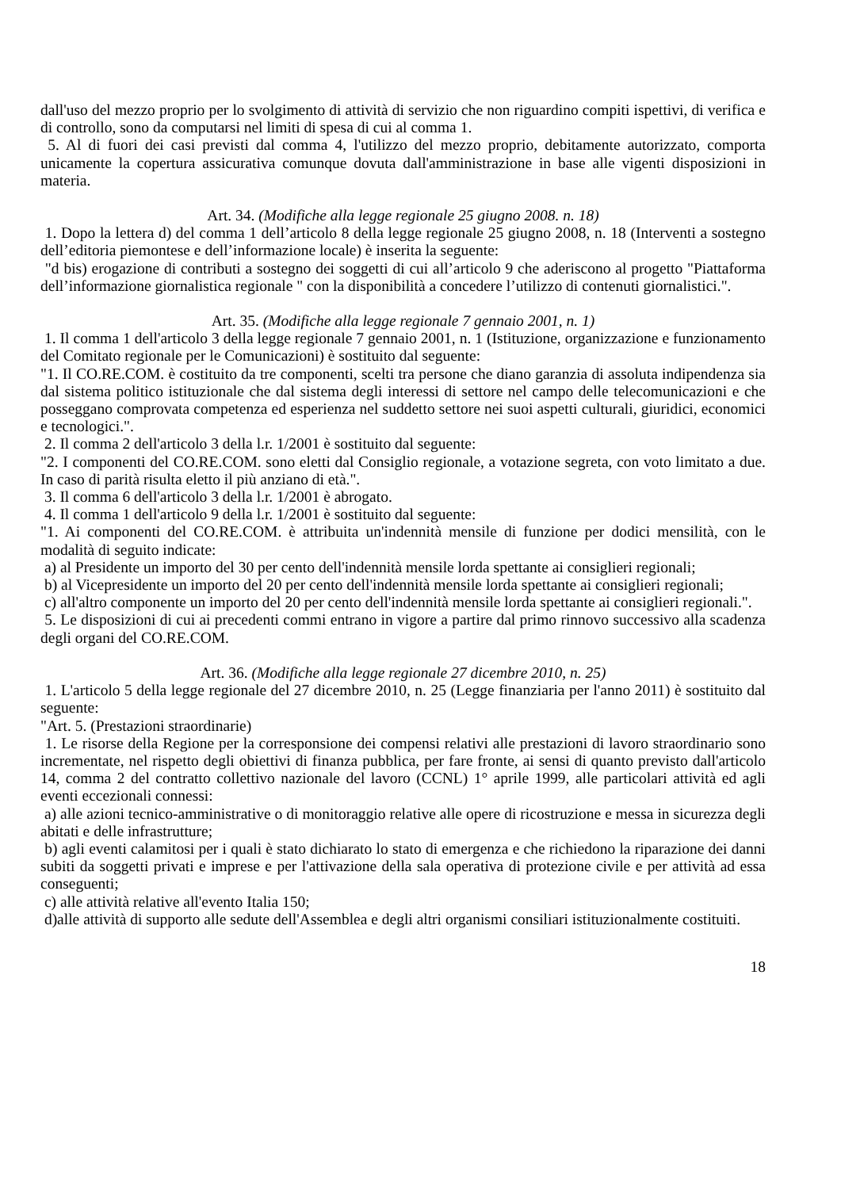dall'uso del mezzo proprio per lo svolgimento di attività di servizio che non riguardino compiti ispettivi, di verifica e di controllo, sono da computarsi nel limiti di spesa di cui al comma 1.
5. Al di fuori dei casi previsti dal comma 4, l'utilizzo del mezzo proprio, debitamente autorizzato, comporta unicamente la copertura assicurativa comunque dovuta dall'amministrazione in base alle vigenti disposizioni in materia.
Art. 34. (Modifiche alla legge regionale 25 giugno 2008. n. 18)
1. Dopo la lettera d) del comma 1 dell’articolo 8 della legge regionale 25 giugno 2008, n. 18 (Interventi a sostegno dell’editoria piemontese e dell’informazione locale) è inserita la seguente:
"d bis) erogazione di contributi a sostegno dei soggetti di cui all’articolo 9 che aderiscono al progetto "Piattaforma dell’informazione giornalistica regionale " con la disponibilità a concedere l’utilizzo di contenuti giornalistici.".
Art. 35. (Modifiche alla legge regionale 7 gennaio 2001, n. 1)
1. Il comma 1 dell'articolo 3 della legge regionale 7 gennaio 2001, n. 1 (Istituzione, organizzazione e funzionamento del Comitato regionale per le Comunicazioni) è sostituito dal seguente:
"1. Il CO.RE.COM. è costituito da tre componenti, scelti tra persone che diano garanzia di assoluta indipendenza sia dal sistema politico istituzionale che dal sistema degli interessi di settore nel campo delle telecomunicazioni e che posseggano comprovata competenza ed esperienza nel suddetto settore nei suoi aspetti culturali, giuridici, economici e tecnologici.".
2. Il comma 2 dell'articolo 3 della l.r. 1/2001 è sostituito dal seguente:
"2. I componenti del CO.RE.COM. sono eletti dal Consiglio regionale, a votazione segreta, con voto limitato a due. In caso di parità risulta eletto il più anziano di età.".
3. Il comma 6 dell'articolo 3 della l.r. 1/2001 è abrogato.
4. Il comma 1 dell'articolo 9 della l.r. 1/2001 è sostituito dal seguente:
"1. Ai componenti del CO.RE.COM. è attribuita un'indennità mensile di funzione per dodici mensilità, con le modalità di seguito indicate:
a) al Presidente un importo del 30 per cento dell'indennità mensile lorda spettante ai consiglieri regionali;
b) al Vicepresidente un importo del 20 per cento dell'indennità mensile lorda spettante ai consiglieri regionali;
c) all'altro componente un importo del 20 per cento dell'indennità mensile lorda spettante ai consiglieri regionali.".
5. Le disposizioni di cui ai precedenti commi entrano in vigore a partire dal primo rinnovo successivo alla scadenza degli organi del CO.RE.COM.
Art. 36. (Modifiche alla legge regionale 27 dicembre 2010, n. 25)
1. L'articolo 5 della legge regionale del 27 dicembre 2010, n. 25 (Legge finanziaria per l'anno 2011) è sostituito dal seguente:
"Art. 5. (Prestazioni straordinarie)
1. Le risorse della Regione per la corresponsione dei compensi relativi alle prestazioni di lavoro straordinario sono incrementate, nel rispetto degli obiettivi di finanza pubblica, per fare fronte, ai sensi di quanto previsto dall'articolo 14, comma 2 del contratto collettivo nazionale del lavoro (CCNL) 1° aprile 1999, alle particolari attività ed agli eventi eccezionali connessi:
a) alle azioni tecnico-amministrative o di monitoraggio relative alle opere di ricostruzione e messa in sicurezza degli abitati e delle infrastrutture;
b) agli eventi calamitosi per i quali è stato dichiarato lo stato di emergenza e che richiedono la riparazione dei danni subiti da soggetti privati e imprese e per l'attivazione della sala operativa di protezione civile e per attività ad essa conseguenti;
c) alle attività relative all'evento Italia 150;
d)alle attività di supporto alle sedute dell'Assemblea e degli altri organismi consiliari istituzionalmente costituiti.
18